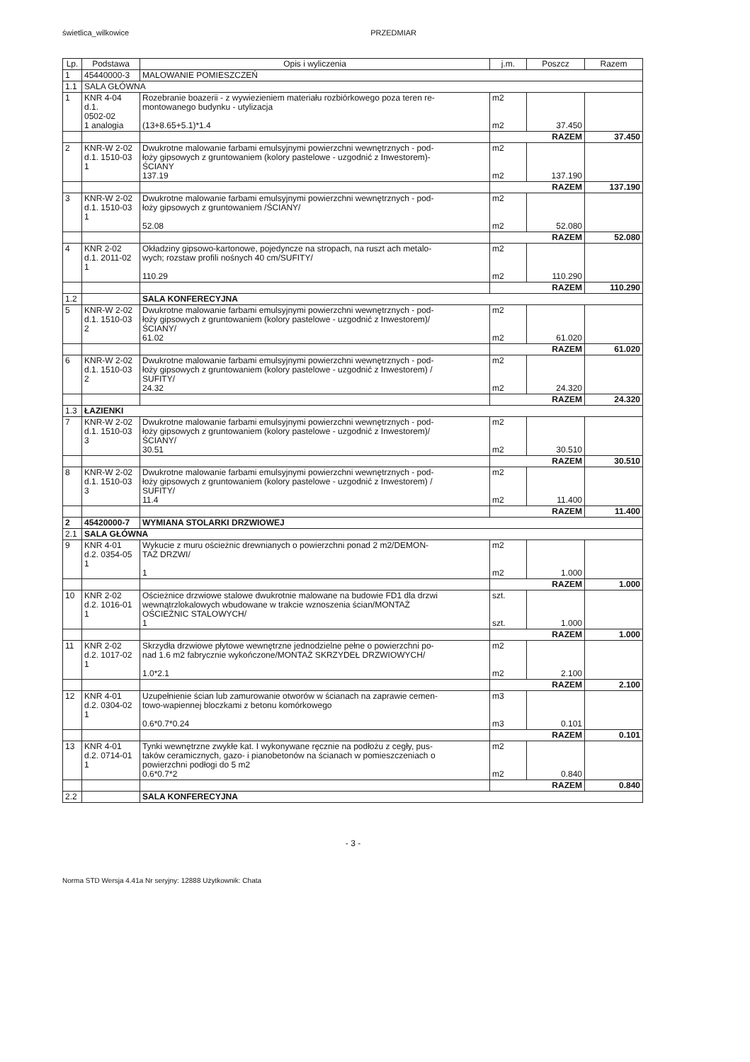świetlica_wilkowice PRZEDMIAR
| Lp. | Podstawa | Opis i wyliczenia | j.m. | Poszcz | Razem |
| --- | --- | --- | --- | --- | --- |
| 1 | 45440000-3 | MALOWANIE POMIESZCZEŃ | | | |
| 1.1 | SALA GŁÓWNA | | | | |
| 1 | KNR 4-04 d.1. 0502-02 1 analogia | Rozebranie boazerii - z wywiezieniem materiału rozbiórkowego poza teren re- montowanego budynku - utylizacja (13+8.65+5.1)*1.4 | m2 m2 | 37.450 | |
| | | | RAZEM | | 37.450 |
| 2 | KNR-W 2-02 d.1. 1510-03 1 | Dwukrotne malowanie farbami emulsyjnymi powierzchni wewnętrznych - pod- łoży gipsowych z gruntowaniem (kolory pastelowe - uzgodnić z Inwestorem)- ŚCIANY 137.19 | m2 m2 | 137.190 | |
| | | | RAZEM | | 137.190 |
| 3 | KNR-W 2-02 d.1. 1510-03 1 | Dwukrotne malowanie farbami emulsyjnymi powierzchni wewnętrznych - pod- łoży gipsowych z gruntowaniem /ŚCIANY/ 52.08 | m2 m2 | 52.080 | |
| | | | RAZEM | | 52.080 |
| 4 | KNR 2-02 d.1. 2011-02 1 | Okładziny gipsowo-kartonowe, pojedyncze na stropach, na ruszt ach metalo- wych; rozstaw profili nośnych 40 cm/SUFITY/ 110.29 | m2 m2 | 110.290 | |
| | | | RAZEM | | 110.290 |
| 1.2 | | SALA KONFERECYJNA | | | |
| 5 | KNR-W 2-02 d.1. 1510-03 2 | Dwukrotne malowanie farbami emulsyjnymi powierzchni wewnętrznych - pod- łoży gipsowych z gruntowaniem (kolory pastelowe - uzgodnić z Inwestorem)/ ŚCIANY/ 61.02 | m2 m2 | 61.020 | |
| | | | RAZEM | | 61.020 |
| 6 | KNR-W 2-02 d.1. 1510-03 2 | Dwukrotne malowanie farbami emulsyjnymi powierzchni wewnętrznych - pod- łoży gipsowych z gruntowaniem (kolory pastelowe - uzgodnić z Inwestorem) / SUFITY/ 24.32 | m2 m2 | 24.320 | |
| | | | RAZEM | | 24.320 |
| 1.3 | ŁAZIENKI | | | | |
| 7 | KNR-W 2-02 d.1. 1510-03 3 | Dwukrotne malowanie farbami emulsyjnymi powierzchni wewnętrznych - pod- łoży gipsowych z gruntowaniem (kolory pastelowe - uzgodnić z Inwestorem)/ ŚCIANY/ 30.51 | m2 m2 | 30.510 | |
| | | | RAZEM | | 30.510 |
| 8 | KNR-W 2-02 d.1. 1510-03 3 | Dwukrotne malowanie farbami emulsyjnymi powierzchni wewnętrznych - pod- łoży gipsowych z gruntowaniem (kolory pastelowe - uzgodnić z Inwestorem) / SUFITY/ 11.4 | m2 m2 | 11.400 | |
| | | | RAZEM | | 11.400 |
| 2 | 45420000-7 | WYMIANA STOLARKI DRZWIOWEJ | | | |
| 2.1 | SALA GŁÓWNA | | | | |
| 9 | KNR 4-01 d.2. 0354-05 1 | Wykucie z muru ościeżnic drewnianych o powierzchni ponad 2 m2/DEMON- TAŻ DRZWI/ 1 | m2 m2 | 1.000 | |
| | | | RAZEM | | 1.000 |
| 10 | KNR 2-02 d.2. 1016-01 1 | Ościeżnice drzwiowe stalowe dwukrotnie malowane na budowie FD1 dla drzwi wewnątrzlokalowych wbudowane w trakcie wznoszenia ścian/MONTAŻ OŚCIEŻNIC STALOWYCH/ 1 | szt. szt. | 1.000 | |
| | | | RAZEM | | 1.000 |
| 11 | KNR 2-02 d.2. 1017-02 1 | Skrzydła drzwiowe płytowe wewnętrzne jednodzielne pełne o powierzchni po- nad 1.6 m2 fabrycznie wykończone/MONTAŻ SKRZYDEŁ DRZWIOWYCH/ 1.0*2.1 | m2 m2 | 2.100 | |
| | | | RAZEM | | 2.100 |
| 12 | KNR 4-01 d.2. 0304-02 1 | Uzupełnienie ścian lub zamurowanie otworów w ścianach na zaprawie cemen- towo-wapiennej bloczkami z betonu komórkowego 0.6*0.7*0.24 | m3 m3 | 0.101 | |
| | | | RAZEM | | 0.101 |
| 13 | KNR 4-01 d.2. 0714-01 1 | Tynki wewnętrzne zwykłe kat. I wykonywane ręcznie na podłożu z cegły, pus- taków ceramicznych, gazo- i pianobetonów na ścianach w pomieszczeniach o powierzchni podłogi do 5 m2 0.6*0.7*2 | m2 m2 | 0.840 | |
| | | | RAZEM | | 0.840 |
| 2.2 | | SALA KONFERECYJNA | | | |
- 3 -
Norma STD Wersja 4.41a Nr seryjny: 12888 Użytkownik: Chata